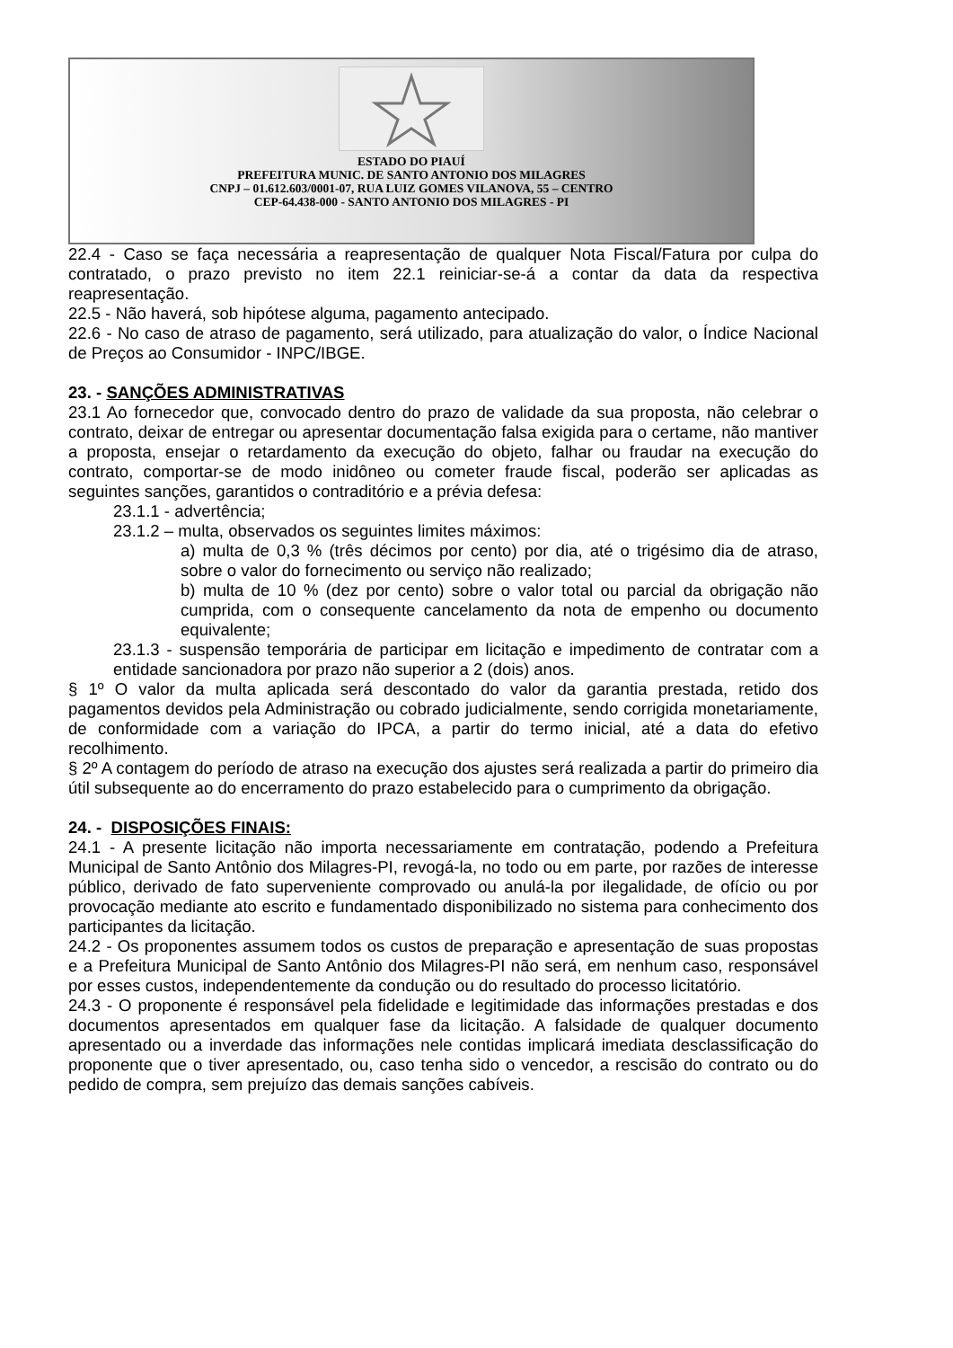ESTADO DO PIAUÍ
PREFEITURA MUNIC. DE SANTO ANTONIO DOS MILAGRES
CNPJ – 01.612.603/0001-07, RUA LUIZ GOMES VILANOVA, 55 – CENTRO
CEP-64.438-000 - SANTO ANTONIO DOS MILAGRES - PI
22.4 - Caso se faça necessária a reapresentação de qualquer Nota Fiscal/Fatura por culpa do contratado, o prazo previsto no item 22.1 reiniciar-se-á a contar da data da respectiva reapresentação.
22.5 - Não haverá, sob hipótese alguma, pagamento antecipado.
22.6 - No caso de atraso de pagamento, será utilizado, para atualização do valor, o Índice Nacional de Preços ao Consumidor - INPC/IBGE.
23. - SANÇÕES ADMINISTRATIVAS
23.1 Ao fornecedor que, convocado dentro do prazo de validade da sua proposta, não celebrar o contrato, deixar de entregar ou apresentar documentação falsa exigida para o certame, não mantiver a proposta, ensejar o retardamento da execução do objeto, falhar ou fraudar na execução do contrato, comportar-se de modo inidôneo ou cometer fraude fiscal, poderão ser aplicadas as seguintes sanções, garantidos o contraditório e a prévia defesa:
23.1.1 - advertência;
23.1.2 – multa, observados os seguintes limites máximos:
a) multa de 0,3 % (três décimos por cento) por dia, até o trigésimo dia de atraso, sobre o valor do fornecimento ou serviço não realizado;
b) multa de 10 % (dez por cento) sobre o valor total ou parcial da obrigação não cumprida, com o consequente cancelamento da nota de empenho ou documento equivalente;
23.1.3 - suspensão temporária de participar em licitação e impedimento de contratar com a entidade sancionadora por prazo não superior a 2 (dois) anos.
§ 1º O valor da multa aplicada será descontado do valor da garantia prestada, retido dos pagamentos devidos pela Administração ou cobrado judicialmente, sendo corrigida monetariamente, de conformidade com a variação do IPCA, a partir do termo inicial, até a data do efetivo recolhimento.
§ 2º A contagem do período de atraso na execução dos ajustes será realizada a partir do primeiro dia útil subsequente ao do encerramento do prazo estabelecido para o cumprimento da obrigação.
24. - DISPOSIÇÕES FINAIS:
24.1 - A presente licitação não importa necessariamente em contratação, podendo a Prefeitura Municipal de Santo Antônio dos Milagres-PI, revogá-la, no todo ou em parte, por razões de interesse público, derivado de fato superveniente comprovado ou anulá-la por ilegalidade, de ofício ou por provocação mediante ato escrito e fundamentado disponibilizado no sistema para conhecimento dos participantes da licitação.
24.2 - Os proponentes assumem todos os custos de preparação e apresentação de suas propostas e a Prefeitura Municipal de Santo Antônio dos Milagres-PI não será, em nenhum caso, responsável por esses custos, independentemente da condução ou do resultado do processo licitatório.
24.3 - O proponente é responsável pela fidelidade e legitimidade das informações prestadas e dos documentos apresentados em qualquer fase da licitação. A falsidade de qualquer documento apresentado ou a inverdade das informações nele contidas implicará imediata desclassificação do proponente que o tiver apresentado, ou, caso tenha sido o vencedor, a rescisão do contrato ou do pedido de compra, sem prejuízo das demais sanções cabíveis.